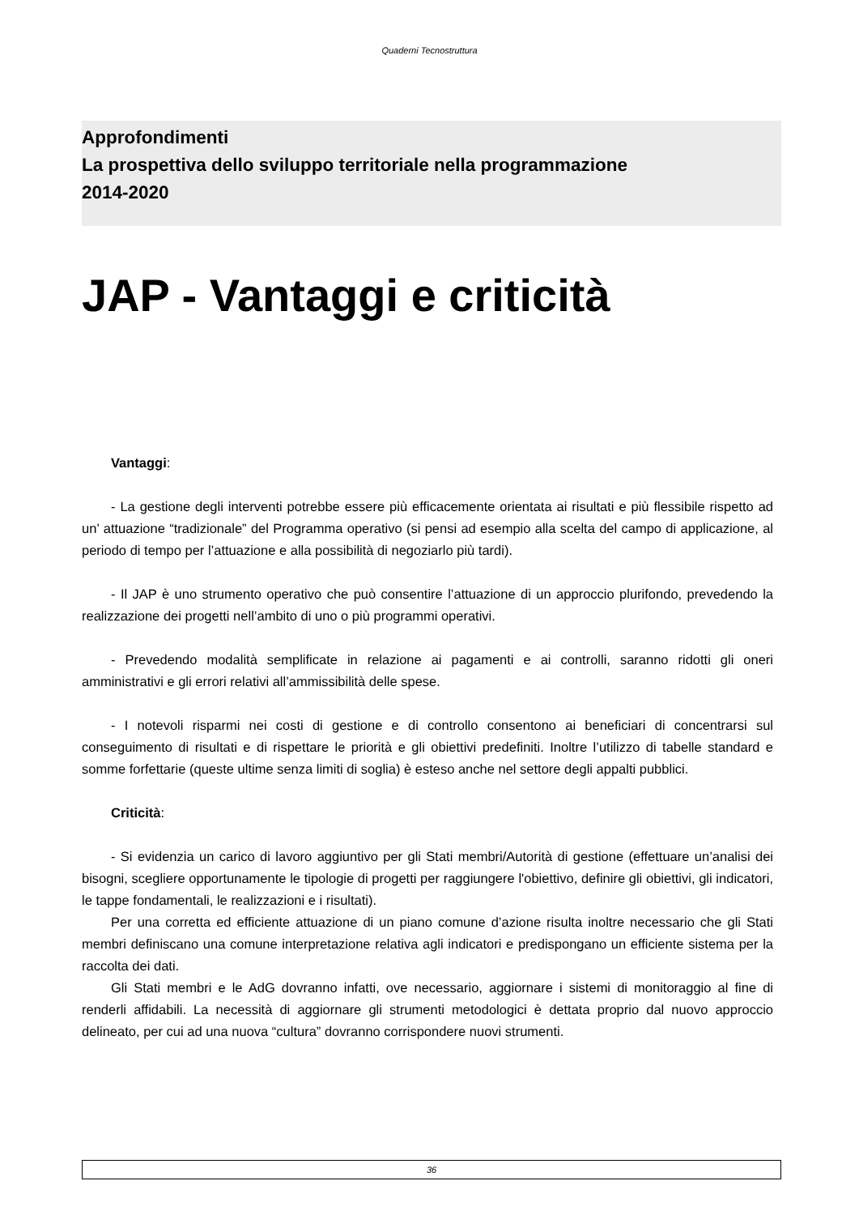Quaderni Tecnostruttura
Approfondimenti
La prospettiva dello sviluppo territoriale nella programmazione
2014-2020
JAP - Vantaggi e criticità
Vantaggi:
- La gestione degli interventi potrebbe essere più efficacemente orientata ai risultati e più flessibile rispetto ad un’ attuazione “tradizionale” del Programma operativo (si pensi ad esempio alla scelta del campo di applicazione, al periodo di tempo per l’attuazione e alla possibilità di negoziarlo più tardi).
- Il JAP è uno strumento operativo che può consentire l’attuazione di un approccio plurifondo, prevedendo la realizzazione dei progetti nell’ambito di uno o più programmi operativi.
- Prevedendo modalità semplificate in relazione ai pagamenti e ai controlli, saranno ridotti gli oneri amministrativi e gli errori relativi all’ammissibilità delle spese.
- I notevoli risparmi nei costi di gestione e di controllo consentono ai beneficiari di concentrarsi sul conseguimento di risultati e di rispettare le priorità e gli obiettivi predefiniti. Inoltre l’utilizzo di tabelle standard e somme forfettarie (queste ultime senza limiti di soglia) è esteso anche nel settore degli appalti pubblici.
Criticità:
- Si evidenzia un carico di lavoro aggiuntivo per gli Stati membri/Autorità di gestione (effettuare un’analisi dei bisogni, scegliere opportunamente le tipologie di progetti per raggiungere l'obiettivo, definire gli obiettivi, gli indicatori, le tappe fondamentali, le realizzazioni e i risultati).
Per una corretta ed efficiente attuazione di un piano comune d’azione risulta inoltre necessario che gli Stati membri definiscano una comune interpretazione relativa agli indicatori e predispongano un efficiente sistema per la raccolta dei dati.
Gli Stati membri e le AdG dovranno infatti, ove necessario, aggiornare i sistemi di monitoraggio al fine di renderli affidabili. La necessità di aggiornare gli strumenti metodologici è dettata proprio dal nuovo approccio delineato, per cui ad una nuova “cultura” dovranno corrispondere nuovi strumenti.
36